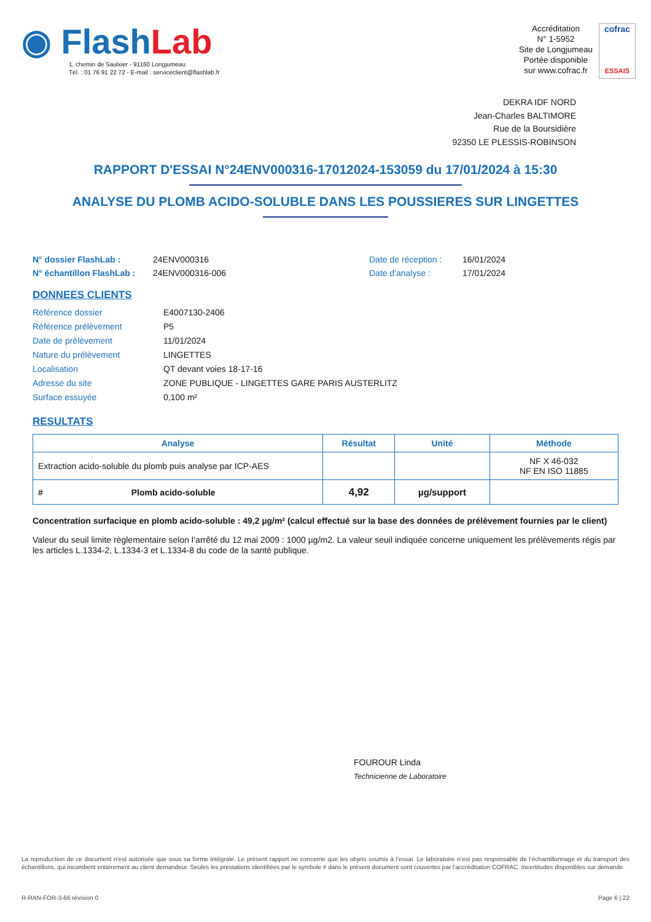◉ Flash Lab
1, chemin de Saulxier - 91160 Longjumeau
Tél. : 01 76 91 22 72 - E-mail : serviceclient@flashlab.fr
Accréditation
N° 1-5952
Site de Longjumeau
Portée disponible
sur www.cofrac.fr
cofrac
ESSAIS
DEKRA IDF NORD
Jean-Charles BALTIMORE
Rue de la Boursidière
92350 LE PLESSIS-ROBINSON
RAPPORT D'ESSAI N°24ENV000316-17012024-153059 du 17/01/2024 à 15:30
ANALYSE DU PLOMB ACIDO-SOLUBLE DANS LES POUSSIERES SUR LINGETTES
N° dossier FlashLab : 24ENV000316 Date de réception : 16/01/2024 N° échantillon FlashLab : 24ENV000316-006 Date d'analyse : 17/01/2024
DONNEES CLIENTS
Référence dossier E4007130-2406 Référence prélèvement P5 Date de prélèvement 11/01/2024 Nature du prélèvement LINGETTES Localisation QT devant voies 18-17-16 Adresse du site ZONE PUBLIQUE - LINGETTES GARE PARIS AUSTERLITZ Surface essuyée 0,100 m²
RESULTATS
| Analyse | Résultat | Unité | Méthode |
| --- | --- | --- | --- |
| Extraction acido-soluble du plomb puis analyse par ICP-AES | | | NF X 46-032 NF EN ISO 11885 |
| # Plomb acido-soluble | 4,92 | µg/support | |
Concentration surfacique en plomb acido-soluble : 49,2 µg/m² (calcul effectué sur la base des données de prélèvement fournies par le client)
Valeur du seuil limite règlementaire selon l’arrêté du 12 mai 2009 : 1000 µg/m2. La valeur seuil indiquée concerne uniquement les prélèvements régis par les articles L.1334-2, L.1334-3 et L.1334-8 du code de la santé publique.
FOUROUR Linda
Technicienne de Laboratoire
La reproduction de ce document n’est autorisée que sous sa forme intégrale. Le présent rapport ne concerne que les objets soumis à l’essai. Le laboratoire n’est pas responsable de l’échantillonnage et du transport des échantillons, qui incombent entièrement au client demandeur. Seules les prestations identifiées par le symbole # dans le présent document sont couvertes par l’accréditation COFRAC. Incertitudes disponibles sur demande.
R-RAN-FOR-3-66 révision 0 Page 6 | 22